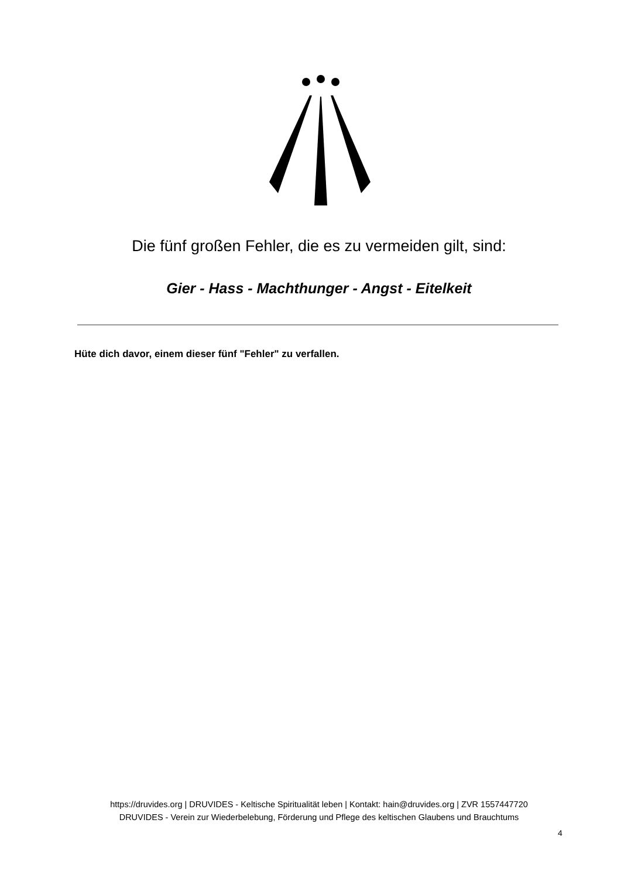Die fünf großen Fehler, die es zu vermeiden gilt, sind:
Gier - Hass - Machthunger - Angst - Eitelkeit
Hüte dich davor, einem dieser fünf "Fehler" zu verfallen.
https://druvides.org | DRUVIDES - Keltische Spiritualität leben | Kontakt: hain@druvides.org | ZVR 1557447720
DRUVIDES - Verein zur Wiederbelebung, Förderung und Pflege des keltischen Glaubens und Brauchtums
4